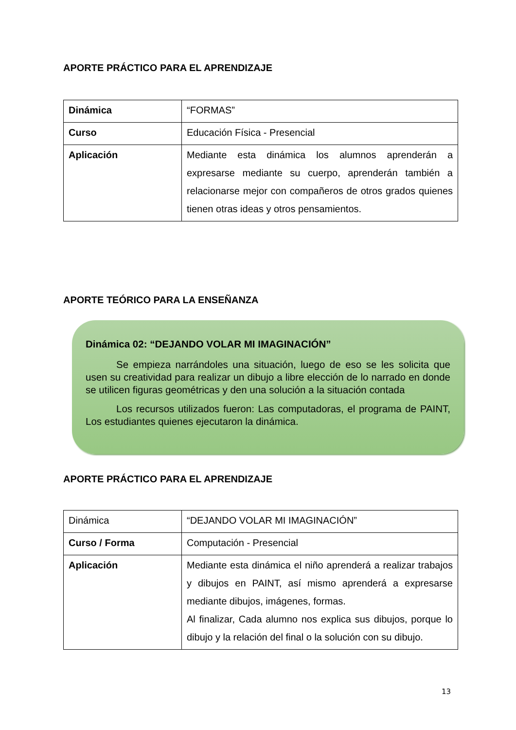APORTE PRÁCTICO PARA EL APRENDIZAJE
| Dinámica | “FORMAS” |
| Curso | Educación Física - Presencial |
| Aplicación | Mediante esta dinámica los alumnos aprenderán a expresarse mediante su cuerpo, aprenderán también a relacionarse mejor con compañeros de otros grados quienes tienen otras ideas y otros pensamientos. |
APORTE TEÓRICO PARA LA ENSEÑANZA
Dinámica 02: “DEJANDO VOLAR MI IMAGINACIÓN”
Se empieza narrándoles una situación, luego de eso se les solicita que usen su creatividad para realizar un dibujo a libre elección de lo narrado en donde se utilicen figuras geométricas y den una solución a la situación contada
Los recursos utilizados fueron: Las computadoras, el programa de PAINT, Los estudiantes quienes ejecutaron la dinámica.
APORTE PRÁCTICO PARA EL APRENDIZAJE
| Dinámica | “DEJANDO VOLAR MI IMAGINACIÓN” |
| Curso / Forma | Computación - Presencial |
| Aplicación | Mediante esta dinámica el niño aprenderá a realizar trabajos y dibujos en PAINT, así mismo aprenderá a expresarse mediante dibujos, imágenes, formas. Al finalizar, Cada alumno nos explica sus dibujos, porque lo dibujo y la relación del final o la solución con su dibujo. |
13